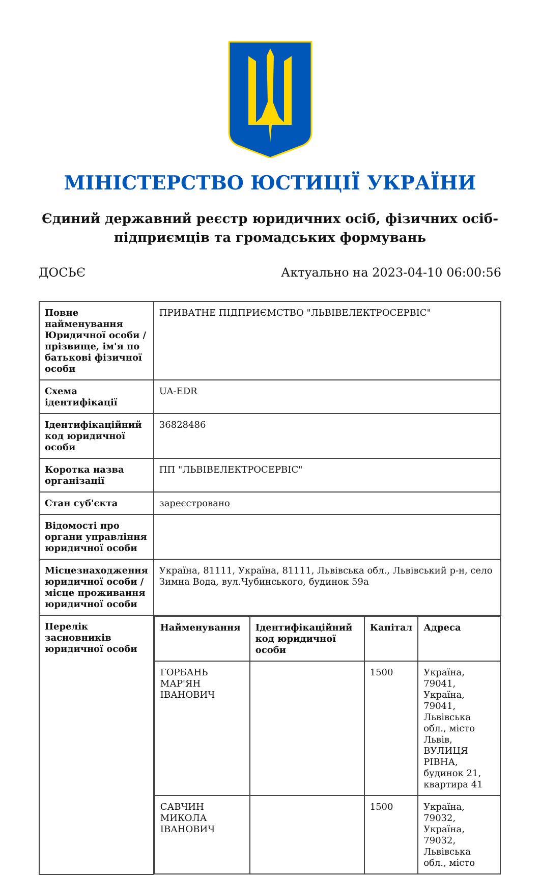МІНІСТЕРСТВО ЮСТИЦІЇ УКРАЇНИ
Єдиний державний реєстр юридичних осіб, фізичних осіб-підприємців та громадських формувань
ДОСЬЄ Актуально на 2023-04-10 06:00:56
| Повне найменування Юридичної особи / прізвище, ім'я по батькові фізичної особи | ПРИВАТНЕ ПІДПРИЄМСТВО "ЛЬВІВЕЛЕКТРОСЕРВІС" |
| Схема ідентифікації | UA-EDR |
| Ідентифікаційний код юридичної особи | 36828486 |
| Коротка назва організації | ПП "ЛЬВІВЕЛЕКТРОСЕРВІС" |
| Стан суб'єкта | зареєстровано |
| Відомості про органи управління юридичної особи | |
| Місцезнаходження юридичної особи / місце проживання юридичної особи | Україна, 81111, Україна, 81111, Львівська обл., Львівський р-н, село Зимна Вода, вул.Чубинського, будинок 59а |
| Перелік засновників юридичної особи | / Найменування / Ідентифікаційний код юридичної особи / Капітал / Адреса / / --- / --- / --- / --- / / ГОРБАНЬ МАР'ЯН ІВАНОВИЧ / / 1500 / Україна, 79041, Україна, 79041, Львівська обл., місто Львів, ВУЛИЦЯ РІВНА, будинок 21, квартира 41 / / САВЧИН МИКОЛА ІВАНОВИЧ / / 1500 / Україна, 79032, Україна, 79032, Львівська обл., місто / |